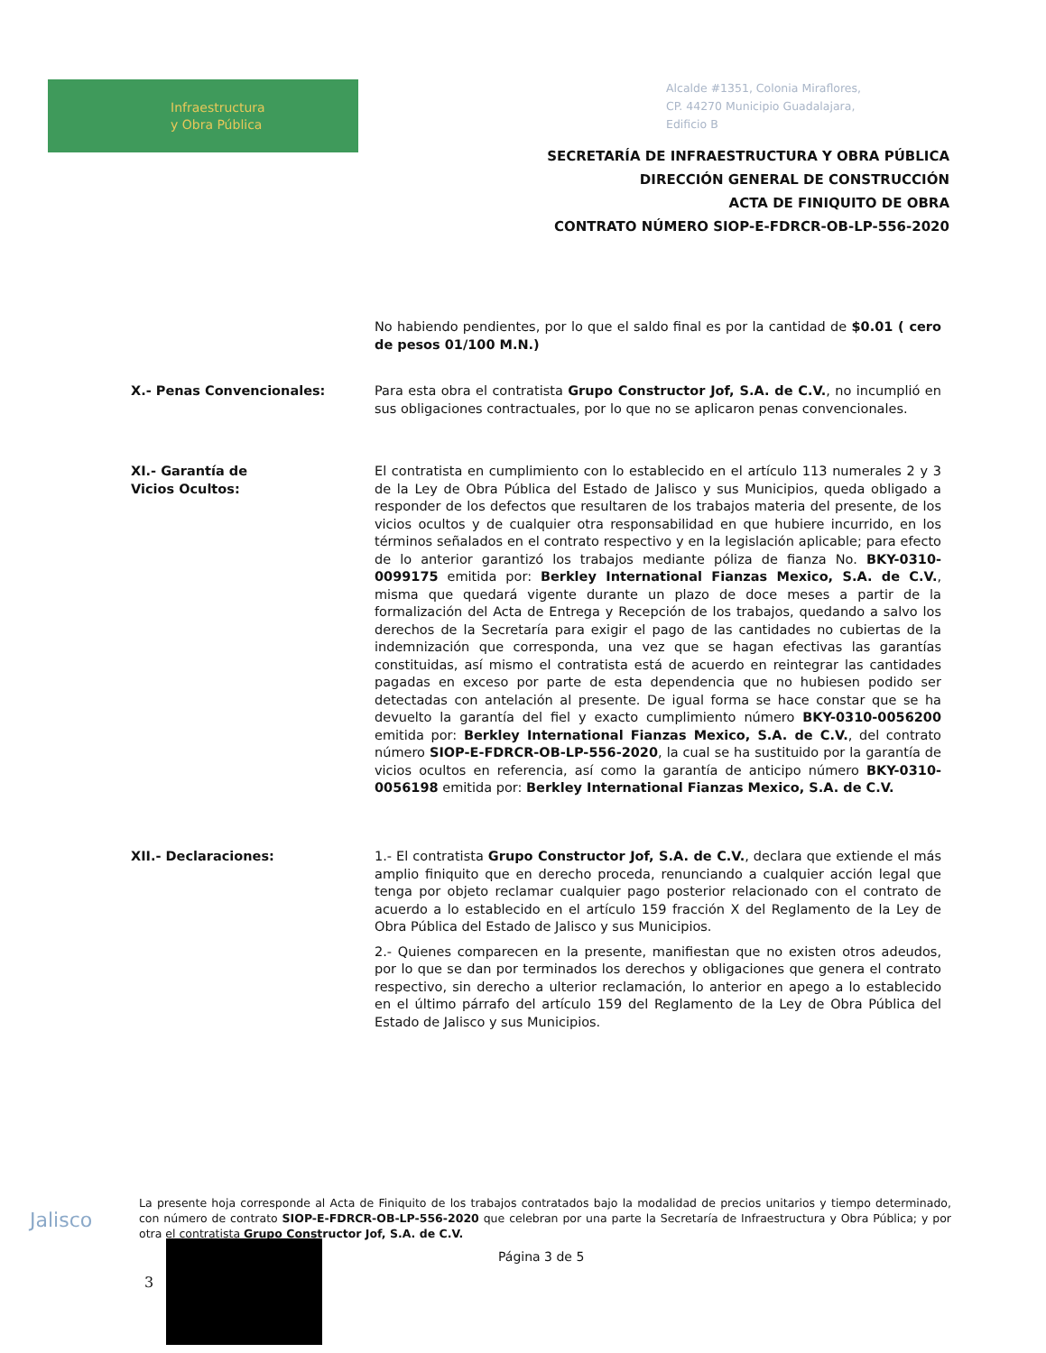Infraestructura
y Obra Pública
Alcalde #1351, Colonia Miraflores,
CP. 44270 Municipio Guadalajara,
Edificio B
SECRETARÍA DE INFRAESTRUCTURA Y OBRA PÚBLICA
DIRECCIÓN GENERAL DE CONSTRUCCIÓN
ACTA DE FINIQUITO DE OBRA
CONTRATO NÚMERO SIOP-E-FDRCR-OB-LP-556-2020
No habiendo pendientes, por lo que el saldo final es por la cantidad de $0.01 ( cero de pesos 01/100 M.N.)
X.- Penas Convencionales: Para esta obra el contratista Grupo Constructor Jof, S.A. de C.V., no incumplió en sus obligaciones contractuales, por lo que no se aplicaron penas convencionales.
XI.- Garantía de
Vicios Ocultos:
El contratista en cumplimiento con lo establecido en el artículo 113 numerales 2 y 3 de la Ley de Obra Pública del Estado de Jalisco y sus Municipios, queda obligado a responder de los defectos que resultaren de los trabajos materia del presente, de los vicios ocultos y de cualquier otra responsabilidad en que hubiere incurrido, en los términos señalados en el contrato respectivo y en la legislación aplicable; para efecto de lo anterior garantizó los trabajos mediante póliza de fianza No. BKY-0310-0099175 emitida por: Berkley International Fianzas Mexico, S.A. de C.V., misma que quedará vigente durante un plazo de doce meses a partir de la formalización del Acta de Entrega y Recepción de los trabajos, quedando a salvo los derechos de la Secretaría para exigir el pago de las cantidades no cubiertas de la indemnización que corresponda, una vez que se hagan efectivas las garantías constituidas, así mismo el contratista está de acuerdo en reintegrar las cantidades pagadas en exceso por parte de esta dependencia que no hubiesen podido ser detectadas con antelación al presente. De igual forma se hace constar que se ha devuelto la garantía del fiel y exacto cumplimiento número BKY-0310-0056200 emitida por: Berkley International Fianzas Mexico, S.A. de C.V., del contrato número SIOP-E-FDRCR-OB-LP-556-2020, la cual se ha sustituido por la garantía de vicios ocultos en referencia, así como la garantía de anticipo número BKY-0310-0056198 emitida por: Berkley International Fianzas Mexico, S.A. de C.V.
XII.- Declaraciones: 1.- El contratista Grupo Constructor Jof, S.A. de C.V., declara que extiende el más amplio finiquito que en derecho proceda, renunciando a cualquier acción legal que tenga por objeto reclamar cualquier pago posterior relacionado con el contrato de acuerdo a lo establecido en el artículo 159 fracción X del Reglamento de la Ley de Obra Pública del Estado de Jalisco y sus Municipios.
2.- Quienes comparecen en la presente, manifiestan que no existen otros adeudos, por lo que se dan por terminados los derechos y obligaciones que genera el contrato respectivo, sin derecho a ulterior reclamación, lo anterior en apego a lo establecido en el último párrafo del artículo 159 del Reglamento de la Ley de Obra Pública del Estado de Jalisco y sus Municipios.
Jalisco
La presente hoja corresponde al Acta de Finiquito de los trabajos contratados bajo la modalidad de precios unitarios y tiempo determinado, con número de contrato SIOP-E-FDRCR-OB-LP-556-2020 que celebran por una parte la Secretaría de Infraestructura y Obra Pública; y por otra el contratista Grupo Constructor Jof, S.A. de C.V.
Página 3 de 5
3